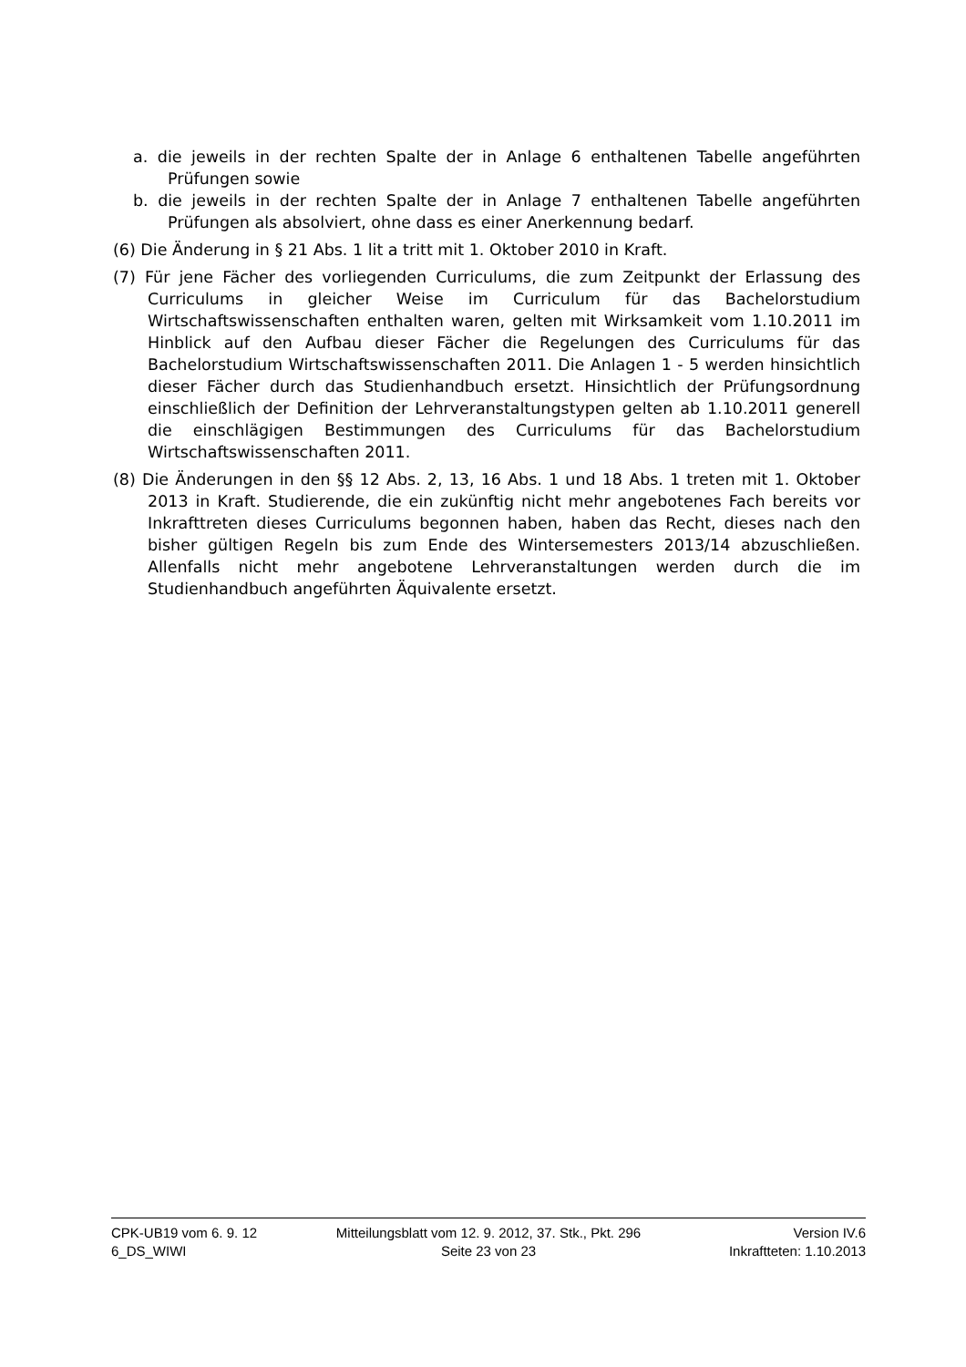a. die jeweils in der rechten Spalte der in Anlage 6 enthaltenen Tabelle angeführten Prüfungen sowie
b. die jeweils in der rechten Spalte der in Anlage 7 enthaltenen Tabelle angeführten Prüfungen als absolviert, ohne dass es einer Anerkennung bedarf.
(6) Die Änderung in § 21 Abs. 1 lit a tritt mit 1. Oktober 2010 in Kraft.
(7) Für jene Fächer des vorliegenden Curriculums, die zum Zeitpunkt der Erlassung des Curriculums in gleicher Weise im Curriculum für das Bachelorstudium Wirtschaftswissenschaften enthalten waren, gelten mit Wirksamkeit vom 1.10.2011 im Hinblick auf den Aufbau dieser Fächer die Regelungen des Curriculums für das Bachelorstudium Wirtschaftswissenschaften 2011. Die Anlagen 1 - 5 werden hinsichtlich dieser Fächer durch das Studienhandbuch ersetzt. Hinsichtlich der Prüfungsordnung einschließlich der Definition der Lehrveranstaltungstypen gelten ab 1.10.2011 generell die einschlägigen Bestimmungen des Curriculums für das Bachelorstudium Wirtschaftswissenschaften 2011.
(8) Die Änderungen in den §§ 12 Abs. 2, 13, 16 Abs. 1 und 18 Abs. 1 treten mit 1. Oktober 2013 in Kraft. Studierende, die ein zukünftig nicht mehr angebotenes Fach bereits vor Inkrafttreten dieses Curriculums begonnen haben, haben das Recht, dieses nach den bisher gültigen Regeln bis zum Ende des Wintersemesters 2013/14 abzuschließen. Allenfalls nicht mehr angebotene Lehrveranstaltungen werden durch die im Studienhandbuch angeführten Äquivalente ersetzt.
CPK-UB19 vom 6. 9. 12 Mitteilungsblatt vom 12. 9. 2012, 37. Stk., Pkt. 296 Version IV.6
6_DS_WIWI Seite 23 von 23 Inkraftteten: 1.10.2013